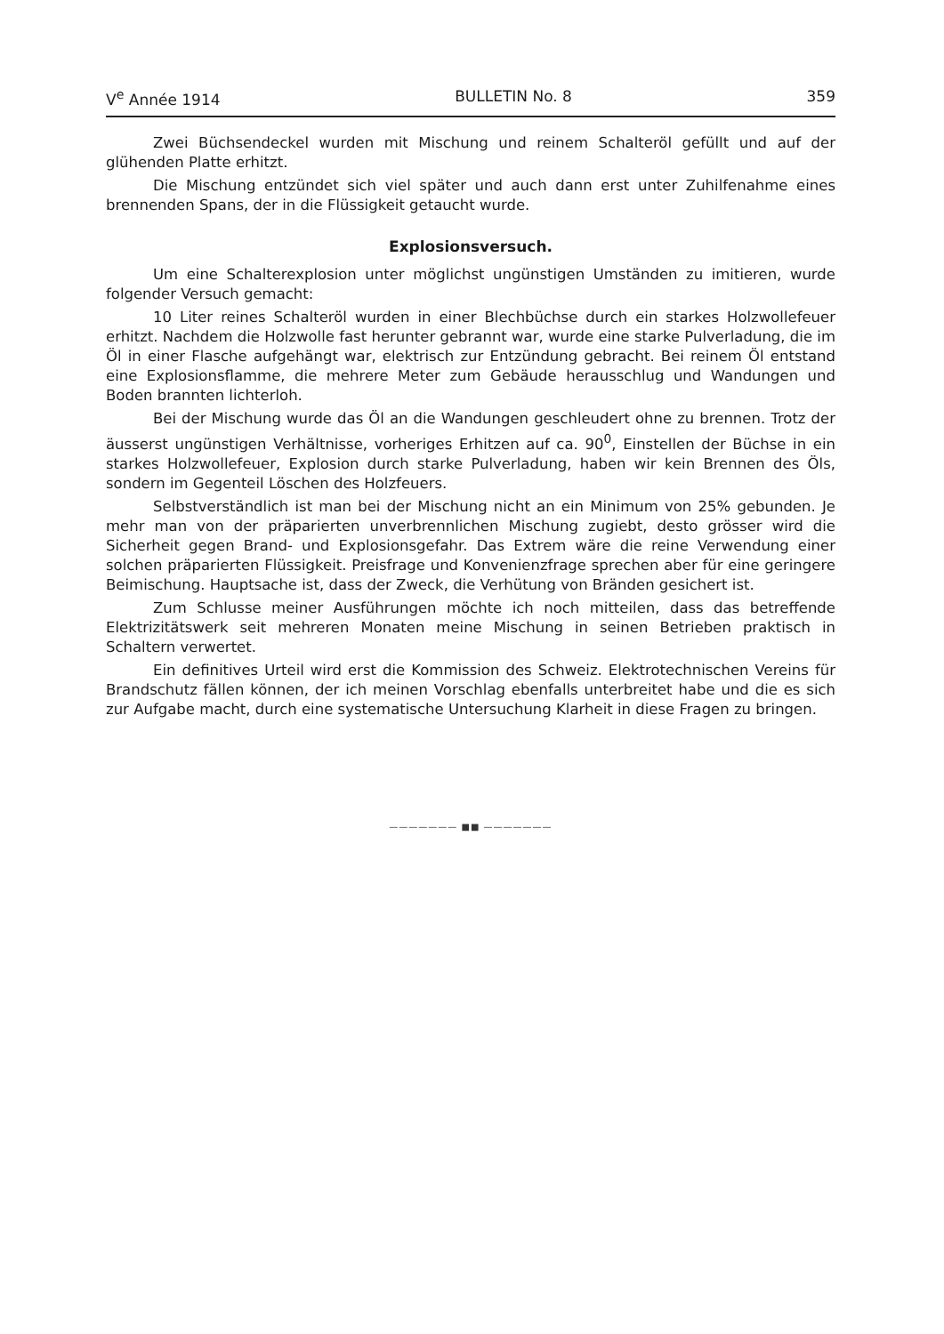V<sup>e</sup> Année 1914 BULLETIN No. 8 359
Zwei Büchsendeckel wurden mit Mischung und reinem Schalteröl gefüllt und auf der glühenden Platte erhitzt.
Die Mischung entzündet sich viel später und auch dann erst unter Zuhilfenahme eines brennenden Spans, der in die Flüssigkeit getaucht wurde.
Explosionsversuch.
Um eine Schalterexplosion unter möglichst ungünstigen Umständen zu imitieren, wurde folgender Versuch gemacht:
10 Liter reines Schalteröl wurden in einer Blechbüchse durch ein starkes Holzwollefeuer erhitzt. Nachdem die Holzwolle fast herunter gebrannt war, wurde eine starke Pulverladung, die im Öl in einer Flasche aufgehängt war, elektrisch zur Entzündung gebracht. Bei reinem Öl entstand eine Explosionsflamme, die mehrere Meter zum Gebäude herausschlug und Wandungen und Boden brannten lichterloh.
Bei der Mischung wurde das Öl an die Wandungen geschleudert ohne zu brennen. Trotz der äusserst ungünstigen Verhältnisse, vorheriges Erhitzen auf ca. 90<sup>0</sup>, Einstellen der Büchse in ein starkes Holzwollefeuer, Explosion durch starke Pulverladung, haben wir kein Brennen des Öls, sondern im Gegenteil Löschen des Holzfeuers.
Selbstverständlich ist man bei der Mischung nicht an ein Minimum von 25% gebunden. Je mehr man von der präparierten unverbrennlichen Mischung zugiebt, desto grösser wird die Sicherheit gegen Brand- und Explosionsgefahr. Das Extrem wäre die reine Verwendung einer solchen präparierten Flüssigkeit. Preisfrage und Konvenienzfrage sprechen aber für eine geringere Beimischung. Hauptsache ist, dass der Zweck, die Verhütung von Bränden gesichert ist.
Zum Schlusse meiner Ausführungen möchte ich noch mitteilen, dass das betreffende Elektrizitätswerk seit mehreren Monaten meine Mischung in seinen Betrieben praktisch in Schaltern verwertet.
Ein definitives Urteil wird erst die Kommission des Schweiz. Elektrotechnischen Vereins für Brandschutz fällen können, der ich meinen Vorschlag ebenfalls unterbreitet habe und die es sich zur Aufgabe macht, durch eine systematische Untersuchung Klarheit in diese Fragen zu bringen.
——————— ■■ ———————